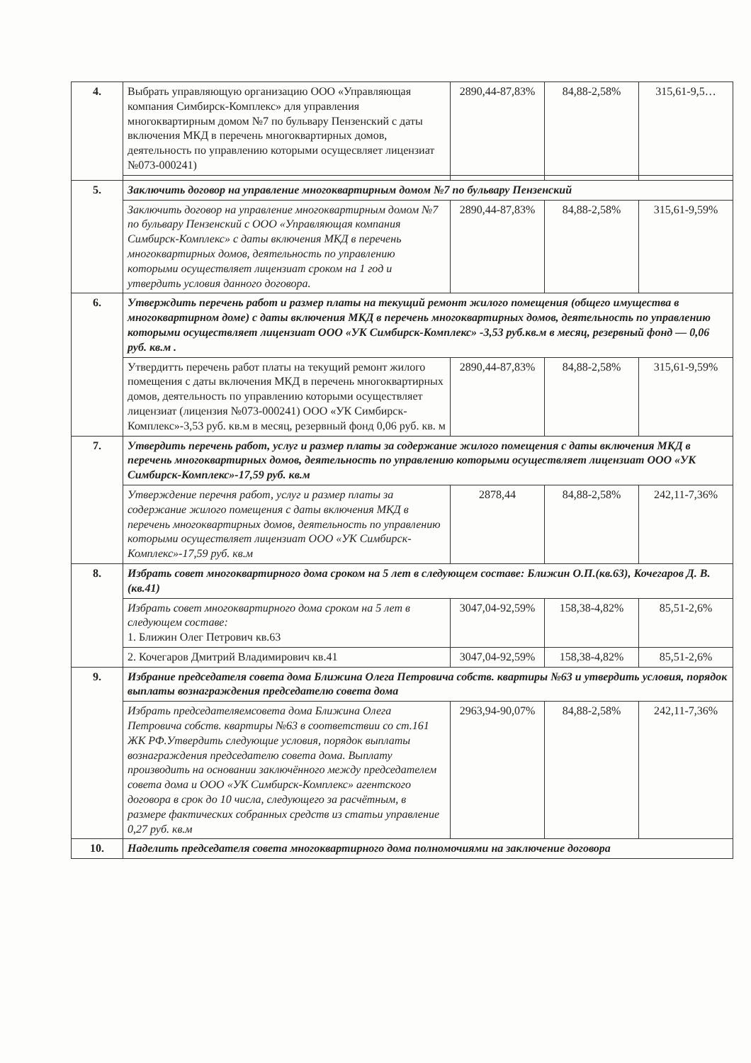| 4. | Выбрать управляющую организацию ООО «Управляющая компания Симбирск-Комплекс» для управления многоквартирным домом №7 по бульвару Пензенский с даты включения МКД в перечень многоквартирных домов, деятельность по управлению которыми осущесвляет лицензиат №073-000241) | 2890,44-87,83% | 84,88-2,58% | 315,61-9,5… |
| 5. | Заключить договор на управление многоквартирным домом №7 по бульвару Пензенский | | | |
| | Заключить договор на управление многоквартирным домом №7 по бульвару Пензенский с ООО «Управляющая компания Симбирск-Комплекс» с даты включения МКД в перечень многоквартирных домов, деятельность по управлению которыми осуществляет лицензиат сроком на 1 год и утвердить условия данного договора. | 2890,44-87,83% | 84,88-2,58% | 315,61-9,59% |
| 6. | Утверждить перечень работ и размер платы на текущий ремонт жилого помещения (общего имущества в многоквартирном доме) с даты включения МКД в перечень многоквартирных домов, деятельность по управлению которыми осуществляет лицензиат ООО «УК Симбирск-Комплекс» -3,53 руб.кв.м в месяц, резервный фонд — 0,06 руб. кв.м . | | | |
| | Утвердитть перечень работ платы на текущий ремонт жилого помещения с даты включения МКД в перечень многоквартирных домов, деятельность по управлению которыми осуществляет лицензиат (лицензия №073-000241) ООО «УК Симбирск-Комплекс»-3,53 руб. кв.м в месяц, резервный фонд 0,06 руб. кв. м | 2890,44-87,83% | 84,88-2,58% | 315,61-9,59% |
| 7. | Утвердить перечень работ, услуг и размер платы за содержание жилого помещения с даты включения МКД в перечень многоквартирных домов, деятельность по управлению которыми осуществляет лицензиат ООО «УК Симбирск-Комплекс»-17,59 руб. кв.м | | | |
| | Утверждение перечня работ, услуг и размер платы за содержание жилого помещения с даты включения МКД в перечень многоквартирных домов, деятельность по управлению которыми осуществляет лицензиат ООО «УК Симбирск-Комплекс»-17,59 руб. кв.м | 2878,44 | 84,88-2,58% | 242,11-7,36% |
| 8. | Избрать совет многоквартирного дома сроком на 5 лет в следующем составе: Ближин О.П.(кв.63), Кочегаров Д. В.(кв.41) | | | |
| | Избрать совет многоквартирного дома сроком на 5 лет в следующем составе: 1. Ближин Олег Петрович кв.63 | 3047,04-92,59% | 158,38-4,82% | 85,51-2,6% |
| | 2. Кочегаров Дмитрий Владимирович кв.41 | 3047,04-92,59% | 158,38-4,82% | 85,51-2,6% |
| 9. | Избрание председателя совета дома Ближина Олега Петровича собств. квартиры №63 и утвердить условия, порядок выплаты вознаграждения председателю совета дома | | | |
| | Избрать председателяемсовета дома Ближина Олега Петровича собств. квартиры №63 в соответствии со ст.161 ЖК РФ.Утвердить следующие условия, порядок выплаты вознаграждения председателю совета дома. Выплату производить на основании заключённого между председателем совета дома и ООО «УК Симбирск-Комплекс» агентского договора в срок до 10 числа, следующего за расчётным, в размере фактических собранных средств из статьи управление 0,27 руб. кв.м | 2963,94-90,07% | 84,88-2,58% | 242,11-7,36% |
| 10. | Наделить председателя совета многоквартирного дома полномочиями на заключение договора | | | |